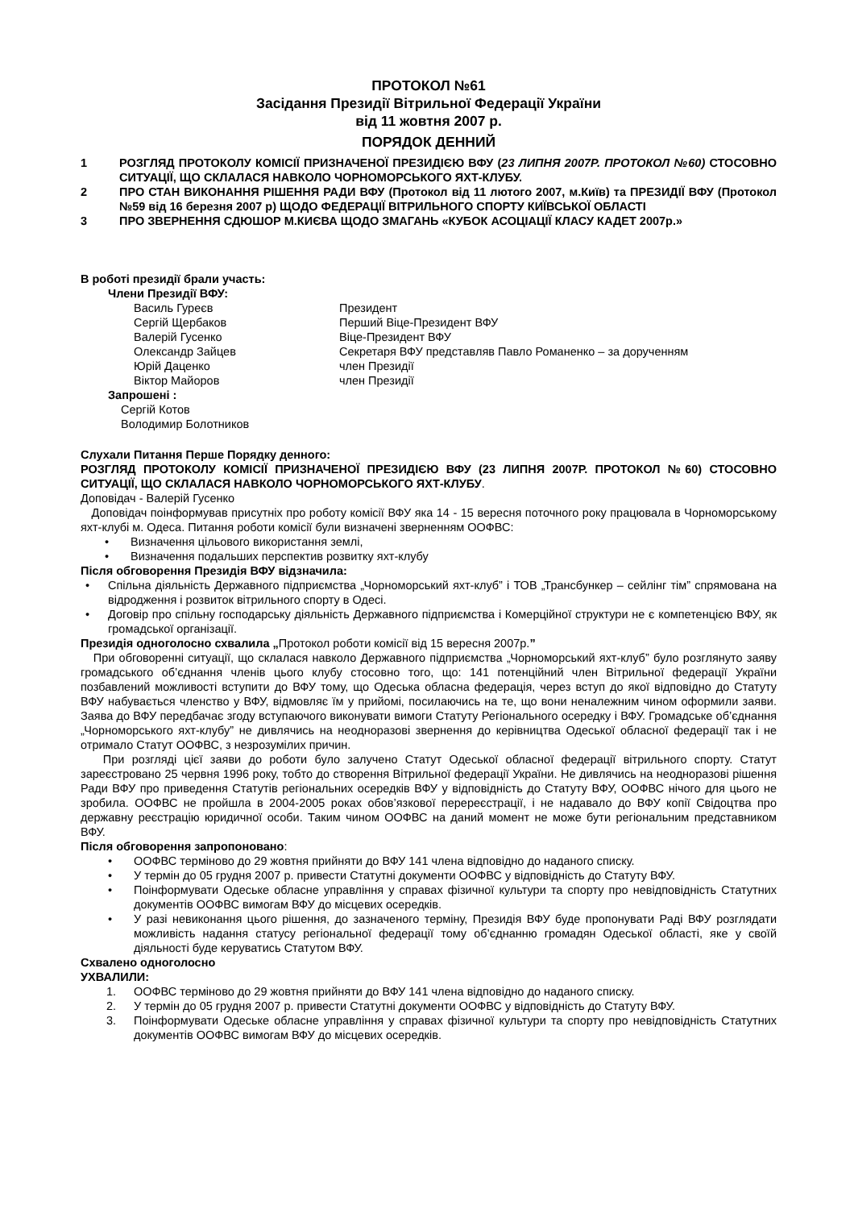ПРОТОКОЛ №61
Засідання Президії Вітрильної Федерації України
від 11 жовтня 2007 р.
ПОРЯДОК ДЕННИЙ
1 РОЗГЛЯД ПРОТОКОЛУ КОМІСІЇ ПРИЗНАЧЕНОЇ ПРЕЗИДІЄЮ ВФУ (23 ЛИПНЯ 2007Р. ПРОТОКОЛ №60) СТОСОВНО СИТУАЦІЇ, ЩО СКЛАЛАСЯ НАВКОЛО ЧОРНОМОРСЬКОГО ЯХТ-КЛУБУ.
2 ПРО СТАН ВИКОНАННЯ РІШЕННЯ РАДИ ВФУ (Протокол від 11 лютого 2007, м.Київ) та ПРЕЗИДІЇ ВФУ (Протокол №59 від 16 березня 2007 р) ЩОДО ФЕДЕРАЦІЇ ВІТРИЛЬНОГО СПОРТУ КИЇВСЬКОЇ ОБЛАСТІ
3 ПРО ЗВЕРНЕННЯ СДЮШОР М.КИЄВА ЩОДО ЗМАГАНЬ «КУБОК АСОЦІАЦІЇ КЛАСУ КАДЕТ 2007р.»
В роботі президії брали участь:
Члени Президії ВФУ:
Василь Гуреєв Президент Сергій Щербаков Перший Віце-Президент ВФУ Валерій Гусенко Віце-Президент ВФУ Олександр Зайцев Секретаря ВФУ представляв Павло Романенко – за дорученням Юрій Даценко член Президії Віктор Майоров член Президії
Запрошені :
Сергій Котов
Володимир Болотников
Слухали Питання Перше Порядку денного:
РОЗГЛЯД ПРОТОКОЛУ КОМІСІЇ ПРИЗНАЧЕНОЇ ПРЕЗИДІЄЮ ВФУ (23 ЛИПНЯ 2007Р. ПРОТОКОЛ №60) СТОСОВНО СИТУАЦІЇ, ЩО СКЛАЛАСЯ НАВКОЛО ЧОРНОМОРСЬКОГО ЯХТ-КЛУБУ.
Доповідач - Валерій Гусенко
Доповідач поінформував присутніх про роботу комісії ВФУ яка 14 - 15 вересня поточного року працювала в Чорноморському яхт-клубі м. Одеса. Питання роботи комісії були визначені зверненням ООФВС:
• Визначення цільового використання землі,
• Визначення подальших перспектив розвитку яхт-клубу
Після обговорення Президія ВФУ відзначила:
• Спільна діяльність Державного підприємства „Чорноморський яхт-клуб” і ТОВ „Трансбункер – сейлінг тім” спрямована на відродження і розвиток вітрильного спорту в Одесі.
• Договір про спільну господарську діяльність Державного підприємства і Комерційної структури не є компетенцією ВФУ, як громадської організації.
Президія одноголосно схвалила „Протокол роботи комісії від 15 вересня 2007р.”
При обговоренні ситуації, що склалася навколо Державного підприємства „Чорноморський яхт-клуб” було розглянуто заяву громадського об’єднання членів цього клубу стосовно того, що: 141 потенційний член Вітрильної федерації України позбавлений можливості вступити до ВФУ тому, що Одеська обласна федерація, через вступ до якої відповідно до Статуту ВФУ набувається членство у ВФУ, відмовляє їм у прийомі, посилаючись на те, що вони неналежним чином оформили заяви. Заява до ВФУ передбачає згоду вступаючого виконувати вимоги Статуту Регіонального осередку і ВФУ. Громадське об’єднання „Чорноморського яхт-клубу” не дивлячись на неодноразові звернення до керівництва Одеської обласної федерації так і не отримало Статут ООФВС, з незрозумілих причин.
При розгляді цієї заяви до роботи було залучено Статут Одеської обласної федерації вітрильного спорту. Статут зареєстровано 25 червня 1996 року, тобто до створення Вітрильної федерації України. Не дивлячись на неодноразові рішення Ради ВФУ про приведення Статутів регіональних осередків ВФУ у відповідність до Статуту ВФУ, ООФВС нічого для цього не зробила. ООФВС не пройшла в 2004-2005 роках обов’язкової перереєстрації, і не надавало до ВФУ копії Свідоцтва про державну реєстрацію юридичної особи. Таким чином ООФВС на даний момент не може бути регіональним представником ВФУ.
Після обговорення запропоновано:
• ООФВС терміново до 29 жовтня прийняти до ВФУ 141 члена відповідно до наданого списку.
• У термін до 05 грудня 2007 р. привести Статутні документи ООФВС у відповідність до Статуту ВФУ.
• Поінформувати Одеське обласне управління у справах фізичної культури та спорту про невідповідність Статутних документів ООФВС вимогам ВФУ до місцевих осередків.
• У разі невиконання цього рішення, до зазначеного терміну, Президія ВФУ буде пропонувати Раді ВФУ розглядати можливість надання статусу регіональної федерації тому об’єднанню громадян Одеської області, яке у своїй діяльності буде керуватись Статутом ВФУ.
Схвалено одноголосно
УХВАЛИЛИ:
1. ООФВС терміново до 29 жовтня прийняти до ВФУ 141 члена відповідно до наданого списку.
2. У термін до 05 грудня 2007 р. привести Статутні документи ООФВС у відповідність до Статуту ВФУ.
3. Поінформувати Одеське обласне управління у справах фізичної культури та спорту про невідповідність Статутних документів ООФВС вимогам ВФУ до місцевих осередків.